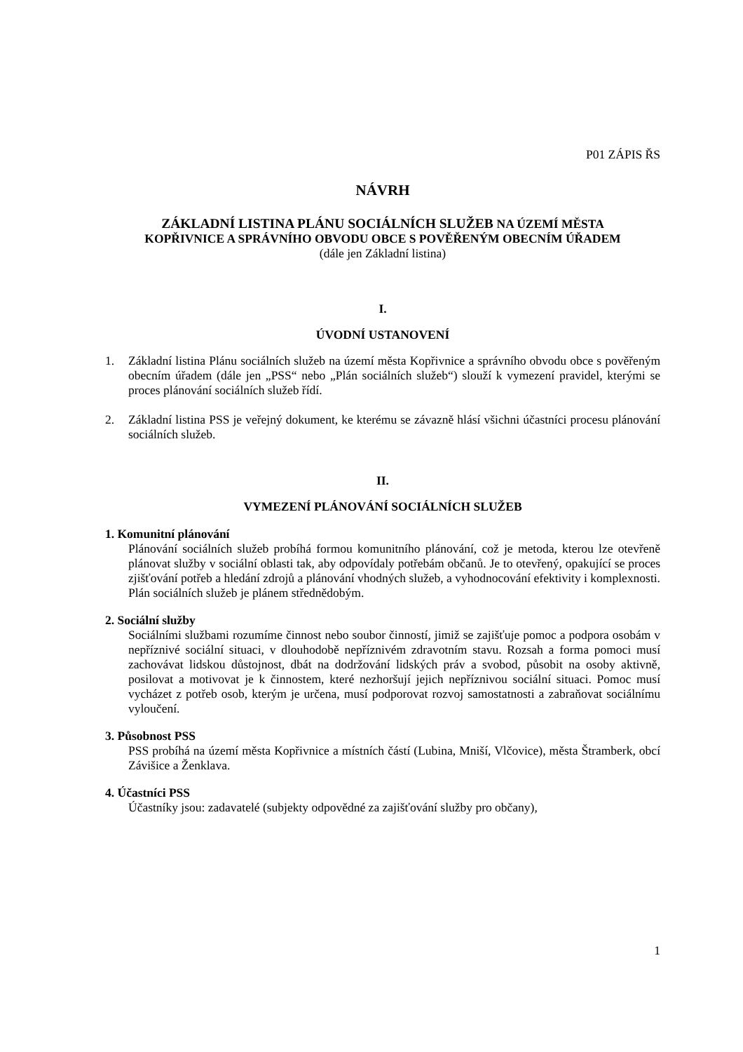P01 ZÁPIS ŘS
NÁVRH
ZÁKLADNÍ LISTINA PLÁNU SOCIÁLNÍCH SLUŽEB NA ÚZEMÍ MĚSTA
KOPŘIVNICE A SPRÁVNÍHO OBVODU OBCE S POVĚŘENÝM OBECNÍM ÚŘADEM
(dále jen Základní listina)
I.
ÚVODNÍ USTANOVENÍ
1. Základní listina Plánu sociálních služeb na území města Kopřivnice a správního obvodu obce s pověřeným obecním úřadem (dále jen „PSS“ nebo „Plán sociálních služeb“) slouží k vymezení pravidel, kterými se proces plánování sociálních služeb řídí.
2. Základní listina PSS je veřejný dokument, ke kterému se závazně hlásí všichni účastníci procesu plánování sociálních služeb.
II.
VYMEZENÍ PLÁNOVÁNÍ SOCIÁLNÍCH SLUŽEB
1. Komunitní plánování
Plánování sociálních služeb probíhá formou komunitního plánování, což je metoda, kterou lze otevřeně plánovat služby v sociální oblasti tak, aby odpovídaly potřebám občanů. Je to otevřený, opakující se proces zjišťování potřeb a hledání zdrojů a plánování vhodných služeb, a vyhodnocování efektivity i komplexnosti. Plán sociálních služeb je plánem střednědobým.
2. Sociální služby
Sociálními službami rozumíme činnost nebo soubor činností, jimiž se zajišťuje pomoc a podpora osobám v nepříznivé sociální situaci, v dlouhodobě nepříznivém zdravotním stavu. Rozsah a forma pomoci musí zachovávat lidskou důstojnost, dbát na dodržování lidských práv a svobod, působit na osoby aktivně, posilovat a motivovat je k činnostem, které nezhoršují jejich nepříznivou sociální situaci. Pomoc musí vycházet z potřeb osob, kterým je určena, musí podporovat rozvoj samostatnosti a zabraňovat sociálnímu vyloučení.
3. Působnost PSS
PSS probíhá na území města Kopřivnice a místních částí (Lubina, Mniší, Vlčovice), města Štramberk, obcí Závišice a Ženklava.
4. Účastníci PSS
Účastníky jsou: zadavatelé (subjekty odpovědné za zajišťování služby pro občany),
1